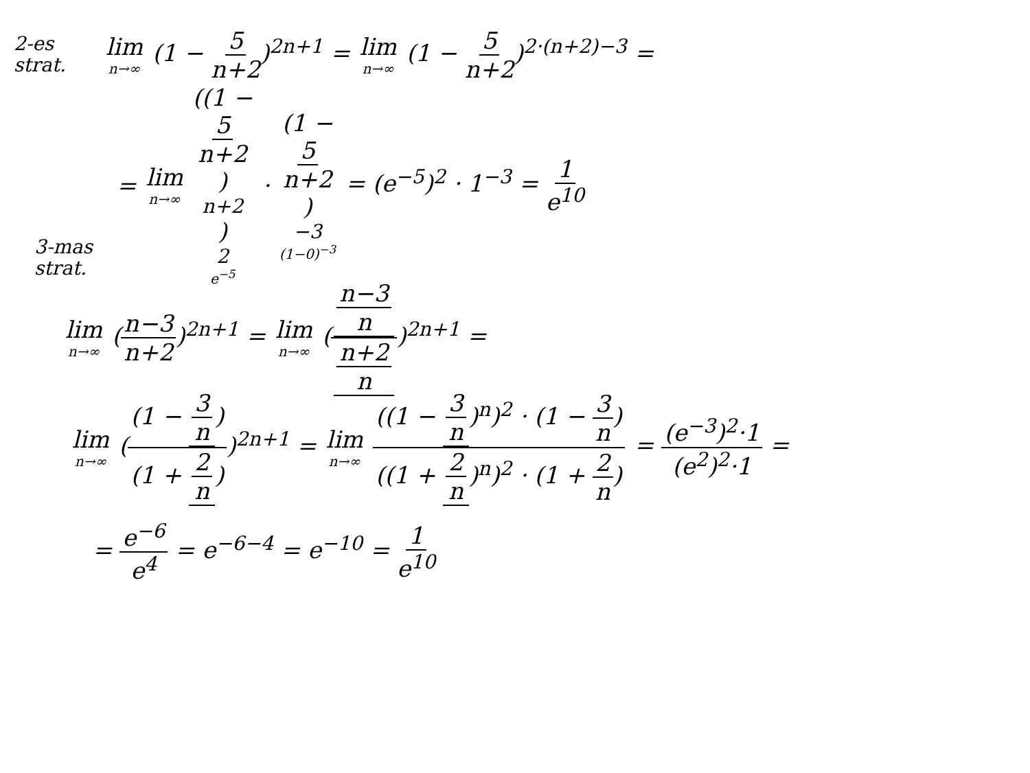2-es strat.
lim n→∞ (1 − 5 n+2)<sup>2n+1</sup> = lim n→∞ (1 − 5 n+2)<sup>2·(n+2)−3</sup> =
= lim n→∞ ((1 − 5 n+2)<sup>n+2</sup>)<sup>2</sup> e<sup>−5</sup> · (1 − 5 n+2)<sup>−3</sup> (1−0)<sup>−3</sup> = (e<sup>−5</sup>)<sup>2</sup> · 1<sup>−3</sup> = 1 e<sup>10</sup>
3-mas strat.
lim n→∞ (n−3 n+2)<sup>2n+1</sup> = lim n→∞ (n−3 n n+2 n)<sup>2n+1</sup> =
lim n→∞ ((1 − 3 n) (1 + 2 n))<sup>2n+1</sup> = lim n→∞ ((1 − 3 n)<sup>n</sup>)<sup>2</sup> · (1 − 3 n) ((1 + 2 n)<sup>n</sup>)<sup>2</sup> · (1 + 2 n) = (e<sup>−3</sup>)<sup>2</sup>·1 (e<sup>2</sup>)<sup>2</sup>·1 =
= e<sup>−6</sup> e<sup>4</sup> = e<sup>−6−4</sup> = e<sup>−10</sup> = 1 e<sup>10</sup>